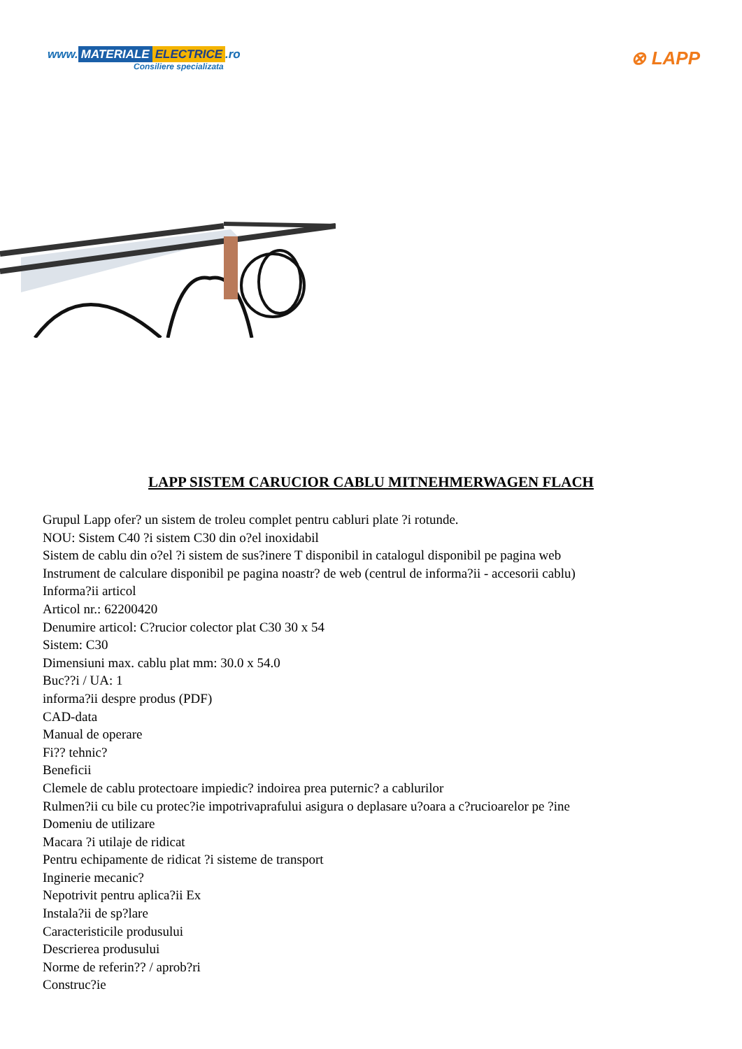www. MATERIALE ELECTRICE.ro
Consiliere specializata
⊗ LAPP
LAPP SISTEM CARUCIOR CABLU MITNEHMERWAGEN FLACH
Grupul Lapp ofer? un sistem de troleu complet pentru cabluri plate ?i rotunde.
NOU: Sistem C40 ?i sistem C30 din o?el inoxidabil
Sistem de cablu din o?el ?i sistem de sus?inere T disponibil in catalogul disponibil pe pagina web
Instrument de calculare disponibil pe pagina noastr? de web (centrul de informa?ii - accesorii cablu)
Informa?ii articol
Articol nr.: 62200420
Denumire articol: C?rucior colector plat C30 30 x 54
Sistem: C30
Dimensiuni max. cablu plat mm: 30.0 x 54.0
Buc??i / UA: 1
informa?ii despre produs (PDF)
CAD-data
Manual de operare
Fi?? tehnic?
Beneficii
Clemele de cablu protectoare impiedic? indoirea prea puternic? a cablurilor
Rulmen?ii cu bile cu protec?ie impotrivaprafului asigura o deplasare u?oara a c?rucioarelor pe ?ine
Domeniu de utilizare
Macara ?i utilaje de ridicat
Pentru echipamente de ridicat ?i sisteme de transport
Inginerie mecanic?
Nepotrivit pentru aplica?ii Ex
Instala?ii de sp?lare
Caracteristicile produsului
Descrierea produsului
Norme de referin?? / aprob?ri
Construc?ie